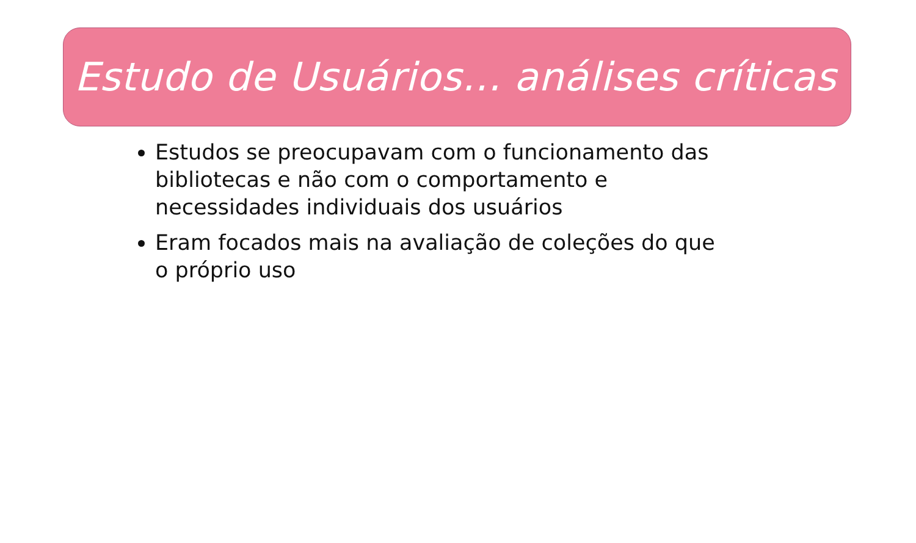Estudo de Usuários... análises críticas
Estudos se preocupavam com o funcionamento das bibliotecas e não com o comportamento e necessidades individuais dos usuários
Eram focados mais na avaliação de coleções do que o próprio uso